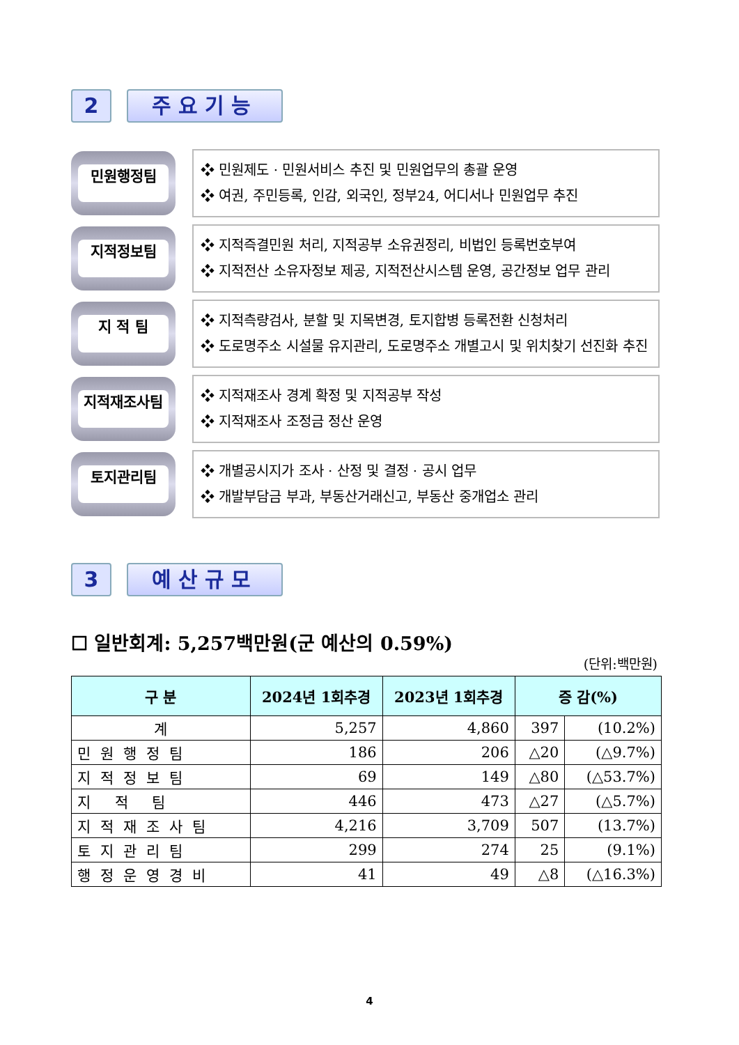2 주요기능
민원행정팀
❖ 민원제도 · 민원서비스 추진 및 민원업무의 총괄 운영
❖ 여권, 주민등록, 인감, 외국인, 정부24, 어디서나 민원업무 추진
지적정보팀
❖ 지적즉결민원 처리, 지적공부 소유권정리, 비법인 등록번호부여
❖ 지적전산 소유자정보 제공, 지적전산시스템 운영, 공간정보 업무 관리
지 적 팀
❖ 지적측량검사, 분할 및 지목변경, 토지합병 등록전환 신청처리
❖ 도로명주소 시설물 유지관리, 도로명주소 개별고시 및 위치찾기 선진화 추진
지적재조사팀
❖ 지적재조사 경계 확정 및 지적공부 작성
❖ 지적재조사 조정금 정산 운영
토지관리팀
❖ 개별공시지가 조사 · 산정 및 결정 · 공시 업무
❖ 개발부담금 부과, 부동산거래신고, 부동산 중개업소 관리
3 예산규모
☐ 일반회계: 5,257백만원(군 예산의 0.59%)
(단위:백만원)
| 구 분 | 2024년 1회추경 | 2023년 1회추경 | 증 감(%) | |
| --- | --- | --- | --- | --- |
| 계 | 5,257 | 4,860 | 397 | (10.2%) |
| 민원행정팀 | 186 | 206 | △20 | (△9.7%) |
| 지적정보팀 | 69 | 149 | △80 | (△53.7%) |
| 지 적 팀 | 446 | 473 | △27 | (△5.7%) |
| 지적재조사팀 | 4,216 | 3,709 | 507 | (13.7%) |
| 토지관리팀 | 299 | 274 | 25 | (9.1%) |
| 행정운영경비 | 41 | 49 | △8 | (△16.3%) |
4